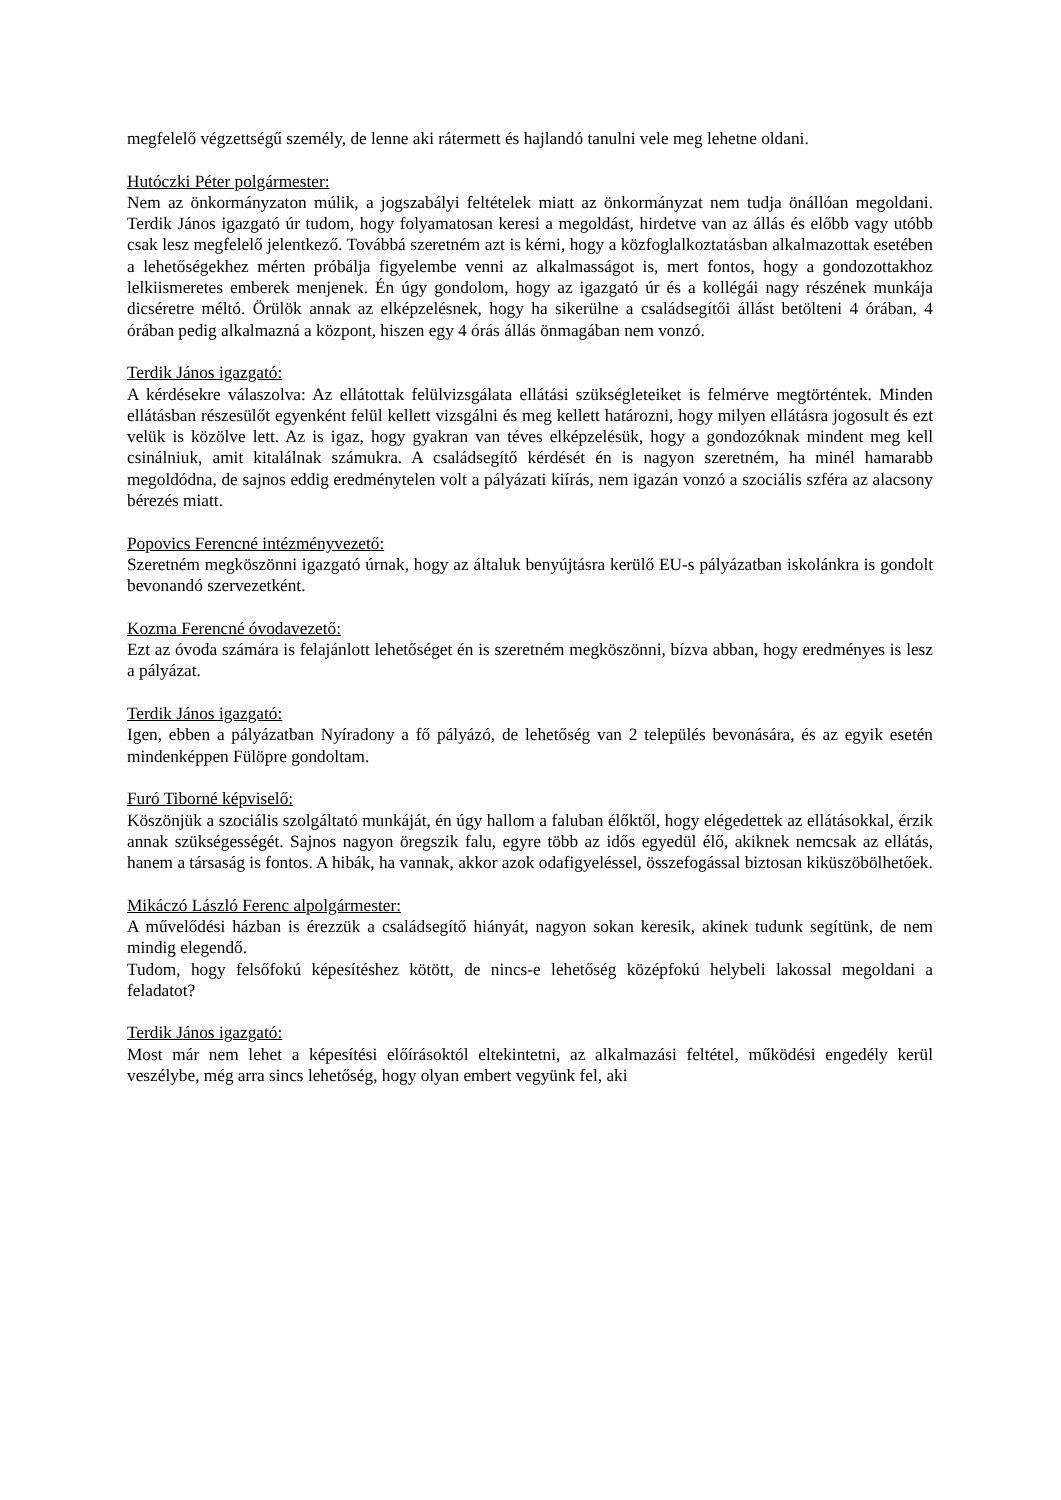megfelelő végzettségű személy, de lenne aki rátermett és hajlandó tanulni vele meg lehetne oldani.
Hutóczki Péter polgármester:
Nem az önkormányzaton múlik, a jogszabályi feltételek miatt az önkormányzat nem tudja önállóan megoldani. Terdik János igazgató úr tudom, hogy folyamatosan keresi a megoldást, hirdetve van az állás és előbb vagy utóbb csak lesz megfelelő jelentkező. Továbbá szeretném azt is kérni, hogy a közfoglalkoztatásban alkalmazottak esetében a lehetőségekhez mérten próbálja figyelembe venni az alkalmasságot is, mert fontos, hogy a gondozottakhoz lelkiismeretes emberek menjenek. Én úgy gondolom, hogy az igazgató úr és a kollégái nagy részének munkája dicséretre méltó. Örülök annak az elképzelésnek, hogy ha sikerülne a családsegítői állást betölteni 4 órában, 4 órában pedig alkalmazná a központ, hiszen egy 4 órás állás önmagában nem vonzó.
Terdik János igazgató:
A kérdésekre válaszolva: Az ellátottak felülvizsgálata ellátási szükségleteiket is felmérve megtörténtek. Minden ellátásban részesülőt egyenként felül kellett vizsgálni és meg kellett határozni, hogy milyen ellátásra jogosult és ezt velük is közölve lett. Az is igaz, hogy gyakran van téves elképzelésük, hogy a gondozóknak mindent meg kell csinálniuk, amit kitalálnak számukra. A családsegítő kérdését én is nagyon szeretném, ha minél hamarabb megoldódna, de sajnos eddig eredménytelen volt a pályázati kiírás, nem igazán vonzó a szociális szféra az alacsony bérezés miatt.
Popovics Ferencné intézményvezető:
Szeretném megköszönni igazgató úrnak, hogy az általuk benyújtásra kerülő EU-s pályázatban iskolánkra is gondolt bevonandó szervezetként.
Kozma Ferencné óvodavezető:
Ezt az óvoda számára is felajánlott lehetőséget én is szeretném megköszönni, bízva abban, hogy eredményes is lesz a pályázat.
Terdik János igazgató:
Igen, ebben a pályázatban Nyíradony a fő pályázó, de lehetőség van 2 település bevonására, és az egyik esetén mindenképpen Fülöpre gondoltam.
Furó Tiborné képviselő:
Köszönjük a szociális szolgáltató munkáját, én úgy hallom a faluban élőktől, hogy elégedettek az ellátásokkal, érzik annak szükségességét. Sajnos nagyon öregszik falu, egyre több az idős egyedül élő, akiknek nemcsak az ellátás, hanem a társaság is fontos. A hibák, ha vannak, akkor azok odafigyeléssel, összefogással biztosan kiküszöbölhetőek.
Mikáczó László Ferenc alpolgármester:
A művelődési házban is érezzük a családsegítő hiányát, nagyon sokan keresik, akinek tudunk segítünk, de nem mindig elegendő.
Tudom, hogy felsőfokú képesítéshez kötött, de nincs-e lehetőség középfokú helybeli lakossal megoldani a feladatot?
Terdik János igazgató:
Most már nem lehet a képesítési előírásoktól eltekintetni, az alkalmazási feltétel, működési engedély kerül veszélybe, még arra sincs lehetőség, hogy olyan embert vegyünk fel, aki